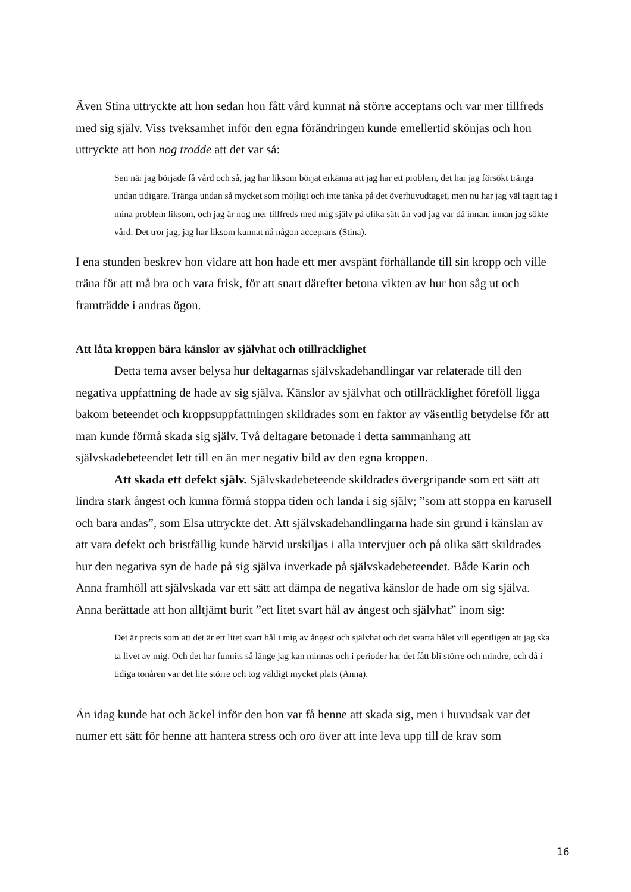Även Stina uttryckte att hon sedan hon fått vård kunnat nå större acceptans och var mer tillfreds med sig själv. Viss tveksamhet inför den egna förändringen kunde emellertid skönjas och hon uttryckte att hon nog trodde att det var så:
Sen när jag började få vård och så, jag har liksom börjat erkänna att jag har ett problem, det har jag försökt tränga undan tidigare. Tränga undan så mycket som möjligt och inte tänka på det överhuvudtaget, men nu har jag väl tagit tag i mina problem liksom, och jag är nog mer tillfreds med mig själv på olika sätt än vad jag var då innan, innan jag sökte vård. Det tror jag, jag har liksom kunnat nå någon acceptans (Stina).
I ena stunden beskrev hon vidare att hon hade ett mer avspänt förhållande till sin kropp och ville träna för att må bra och vara frisk, för att snart därefter betona vikten av hur hon såg ut och framträdde i andras ögon.
Att låta kroppen bära känslor av självhat och otillräcklighet
Detta tema avser belysa hur deltagarnas självskadehandlingar var relaterade till den negativa uppfattning de hade av sig själva. Känslor av självhat och otillräcklighet föreföll ligga bakom beteendet och kroppsuppfattningen skildrades som en faktor av väsentlig betydelse för att man kunde förmå skada sig själv. Två deltagare betonade i detta sammanhang att självskadebeteendet lett till en än mer negativ bild av den egna kroppen.
Att skada ett defekt själv. Självskadebeteende skildrades övergripande som ett sätt att lindra stark ångest och kunna förmå stoppa tiden och landa i sig själv; ”som att stoppa en karusell och bara andas”, som Elsa uttryckte det. Att självskadehandlingarna hade sin grund i känslan av att vara defekt och bristfällig kunde härvid urskiljas i alla intervjuer och på olika sätt skildrades hur den negativa syn de hade på sig själva inverkade på självskadebeteendet. Både Karin och Anna framhöll att självskada var ett sätt att dämpa de negativa känslor de hade om sig själva. Anna berättade att hon alltjämt burit ”ett litet svart hål av ångest och självhat” inom sig:
Det är precis som att det är ett litet svart hål i mig av ångest och självhat och det svarta hålet vill egentligen att jag ska ta livet av mig. Och det har funnits så länge jag kan minnas och i perioder har det fått bli större och mindre, och då i tidiga tonåren var det lite större och tog väldigt mycket plats (Anna).
Än idag kunde hat och äckel inför den hon var få henne att skada sig, men i huvudsak var det numer ett sätt för henne att hantera stress och oro över att inte leva upp till de krav som
16